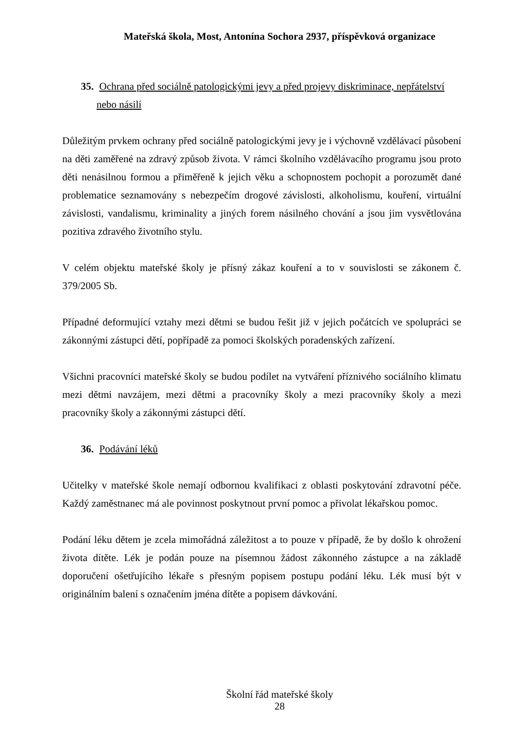Mateřská škola, Most, Antonína Sochora 2937, příspěvková organizace
35. Ochrana před sociálně patologickými jevy a před projevy diskriminace, nepřátelství nebo násilí
Důležitým prvkem ochrany před sociálně patologickými jevy je i výchovně vzdělávací působení na děti zaměřené na zdravý způsob života. V rámci školního vzdělávacího programu jsou proto děti nenásilnou formou a přiměřeně k jejich věku a schopnostem pochopit a porozumět dané problematice seznamovány s nebezpečím drogové závislosti, alkoholismu, kouření, virtuální závislosti, vandalismu, kriminality a jiných forem násilného chování a jsou jim vysvětlována pozitiva zdravého životního stylu.
V celém objektu mateřské školy je přísný zákaz kouření a to v souvislosti se zákonem č. 379/2005 Sb.
Případné deformující vztahy mezi dětmi se budou řešit již v jejich počátcích ve spolupráci se zákonnými zástupci dětí, popřípadě za pomoci školských poradenských zařízení.
Všichni pracovníci mateřské školy se budou podílet na vytváření příznivého sociálního klimatu mezi dětmi navzájem, mezi dětmi a pracovníky školy a mezi pracovníky školy a mezi pracovníky školy a zákonnými zástupci dětí.
36. Podávání léků
Učitelky v mateřské škole nemají odbornou kvalifikaci z oblasti poskytování zdravotní péče. Každý zaměstnanec má ale povinnost poskytnout první pomoc a přivolat lékařskou pomoc.
Podání léku dětem je zcela mimořádná záležitost a to pouze v případě, že by došlo k ohrožení života dítěte. Lék je podán pouze na písemnou žádost zákonného zástupce a na základě doporučení ošetřujícího lékaře s přesným popisem postupu podání léku. Lék musí být v originálním balení s označením jména dítěte a popisem dávkování.
Školní řád mateřské školy
28